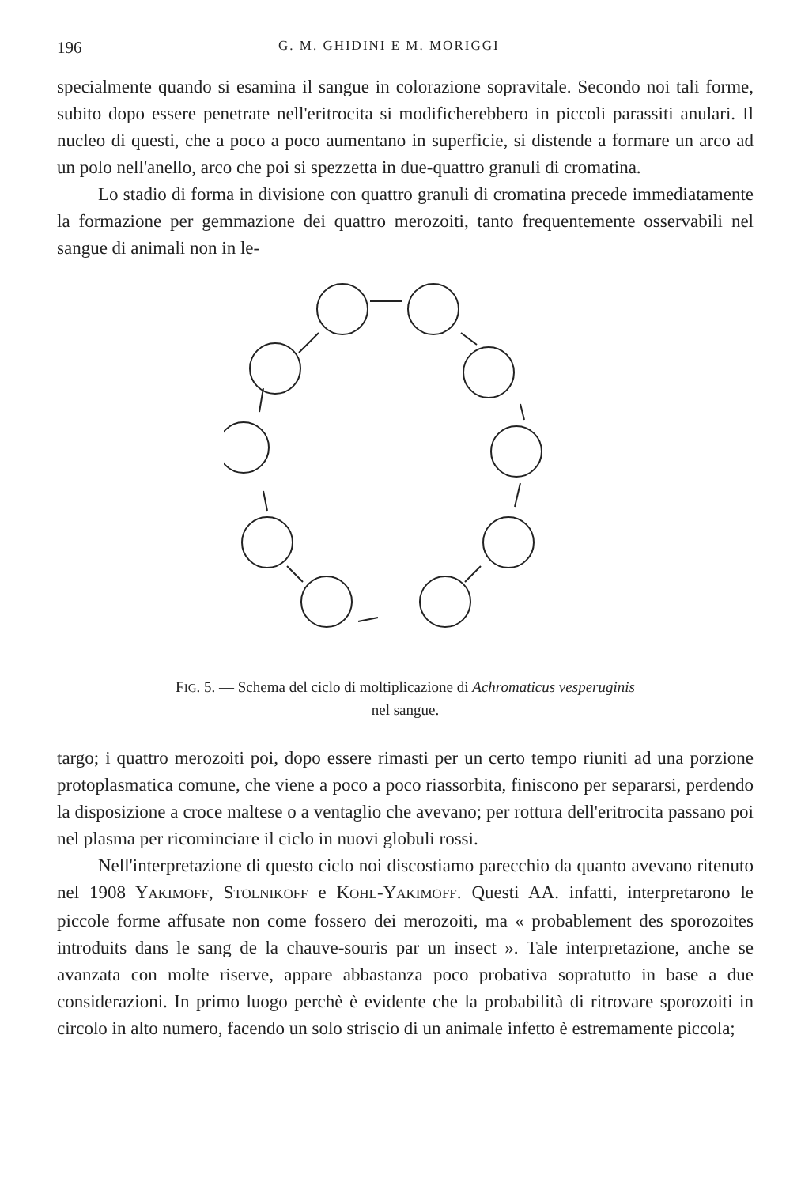196 G. M. GHIDINI E M. MORIGGI
specialmente quando si esamina il sangue in colorazione sopravitale. Secondo noi tali forme, subito dopo essere penetrate nell'eritrocita si modificherebbero in piccoli parassiti anulari. Il nucleo di questi, che a poco a poco aumentano in superficie, si distende a formare un arco ad un polo nell'anello, arco che poi si spezzetta in due-quattro granuli di cromatina.
Lo stadio di forma in divisione con quattro granuli di cromatina precede immediatamente la formazione per gemmazione dei quattro merozoiti, tanto frequentemente osservabili nel sangue di animali non in le-
FIG. 5. — Schema del ciclo di moltiplicazione di Achromaticus vesperuginis
nel sangue.
targo; i quattro merozoiti poi, dopo essere rimasti per un certo tempo riuniti ad una porzione protoplasmatica comune, che viene a poco a poco riassorbita, finiscono per separarsi, perdendo la disposizione a croce maltese o a ventaglio che avevano; per rottura dell'eritrocita passano poi nel plasma per ricominciare il ciclo in nuovi globuli rossi.
Nell'interpretazione di questo ciclo noi discostiamo parecchio da quanto avevano ritenuto nel 1908 YAKIMOFF, STOLNIKOFF e KOHL-YAKIMOFF. Questi AA. infatti, interpretarono le piccole forme affusate non come fossero dei merozoiti, ma « probablement des sporozoites introduits dans le sang de la chauve-souris par un insect ». Tale interpretazione, anche se avanzata con molte riserve, appare abbastanza poco probativa sopratutto in base a due considerazioni. In primo luogo perchè è evidente che la probabilità di ritrovare sporozoiti in circolo in alto numero, facendo un solo striscio di un animale infetto è estremamente piccola;